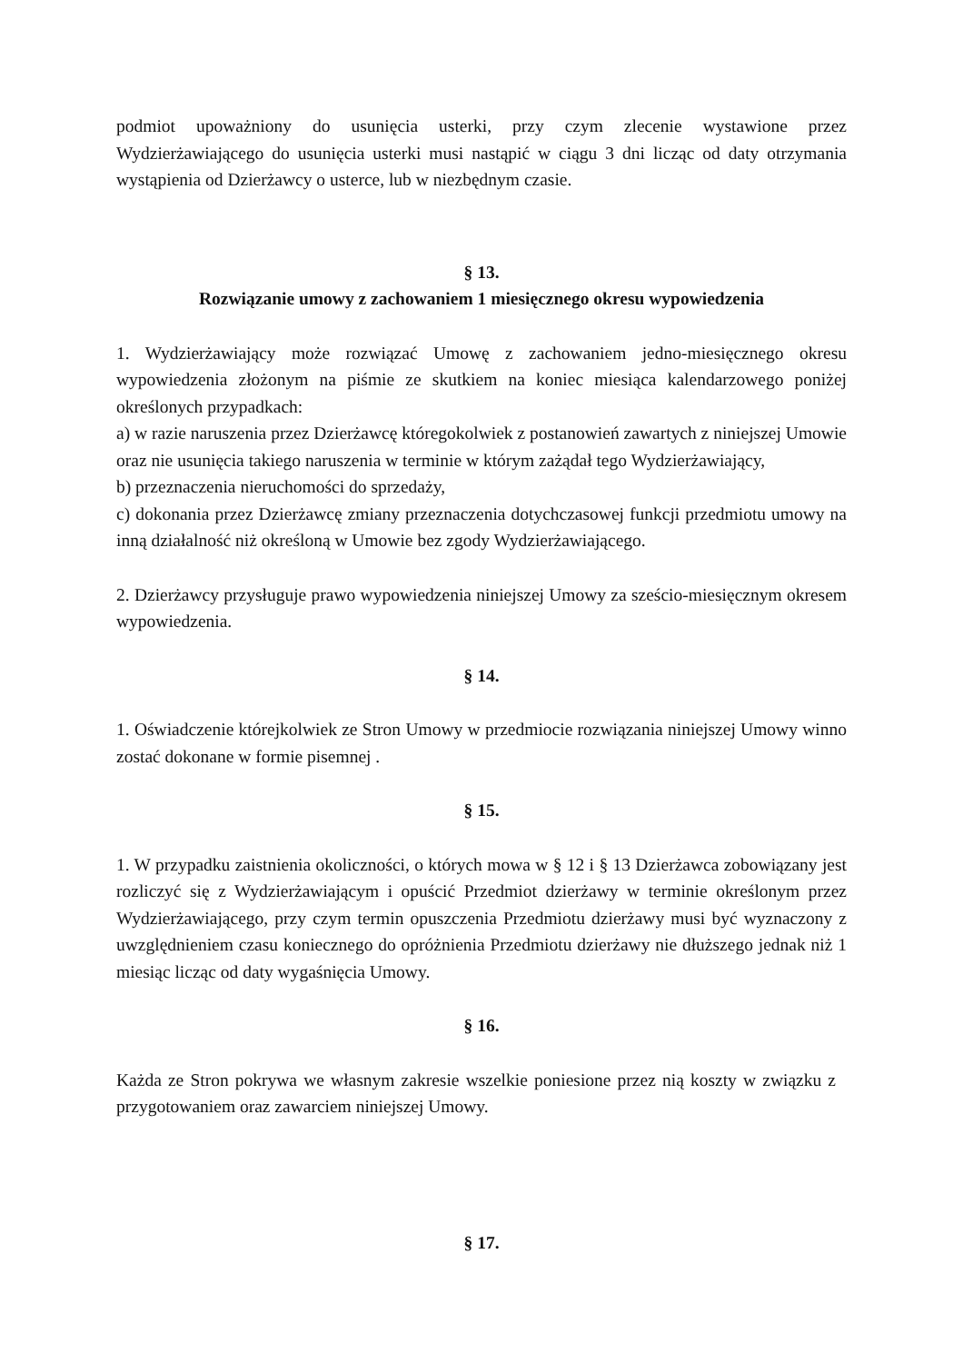podmiot upoważniony do usunięcia usterki, przy czym zlecenie wystawione przez Wydzierżawiającego do usunięcia usterki musi nastąpić w ciągu 3 dni licząc od daty otrzymania wystąpienia od Dzierżawcy o usterce, lub w niezbędnym czasie.
§ 13.
Rozwiązanie umowy z zachowaniem 1 miesięcznego okresu wypowiedzenia
1. Wydzierżawiający może rozwiązać Umowę z zachowaniem jedno-miesięcznego okresu wypowiedzenia złożonym na piśmie ze skutkiem na koniec miesiąca kalendarzowego poniżej określonych przypadkach:
a) w razie naruszenia przez Dzierżawcę któregokolwiek z postanowień zawartych z niniejszej Umowie oraz nie usunięcia takiego naruszenia w terminie w którym zażądał tego Wydzierżawiający,
b) przeznaczenia nieruchomości do sprzedaży,
c) dokonania przez Dzierżawcę zmiany przeznaczenia dotychczasowej funkcji przedmiotu umowy na inną działalność niż określoną w Umowie bez zgody Wydzierżawiającego.
2. Dzierżawcy przysługuje prawo wypowiedzenia niniejszej Umowy za sześcio-miesięcznym okresem wypowiedzenia.
§ 14.
1. Oświadczenie którejkolwiek ze Stron Umowy w przedmiocie rozwiązania niniejszej Umowy winno zostać dokonane w formie pisemnej .
§ 15.
1. W przypadku zaistnienia okoliczności, o których mowa w § 12 i § 13 Dzierżawca zobowiązany jest rozliczyć się z Wydzierżawiającym i opuścić Przedmiot dzierżawy w terminie określonym przez Wydzierżawiającego, przy czym termin opuszczenia Przedmiotu dzierżawy musi być wyznaczony z uwzględnieniem czasu koniecznego do opróżnienia Przedmiotu dzierżawy nie dłuższego jednak niż 1 miesiąc licząc od daty wygaśnięcia Umowy.
§ 16.
Każda ze Stron pokrywa we własnym zakresie wszelkie poniesione przez nią koszty w związku z przygotowaniem oraz zawarciem niniejszej Umowy.
§ 17.